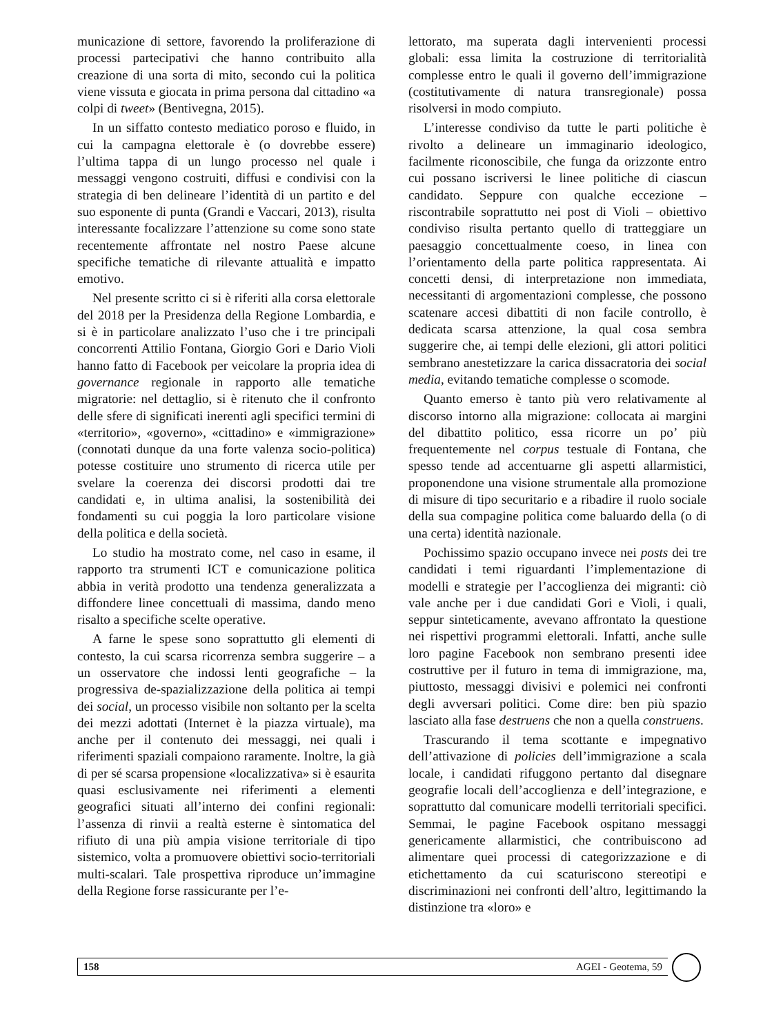municazione di settore, favorendo la proliferazione di processi partecipativi che hanno contribuito alla creazione di una sorta di mito, secondo cui la politica viene vissuta e giocata in prima persona dal cittadino «a colpi di tweet» (Bentivegna, 2015).
In un siffatto contesto mediatico poroso e fluido, in cui la campagna elettorale è (o dovrebbe essere) l’ultima tappa di un lungo processo nel quale i messaggi vengono costruiti, diffusi e condivisi con la strategia di ben delineare l’identità di un partito e del suo esponente di punta (Grandi e Vaccari, 2013), risulta interessante focalizzare l’attenzione su come sono state recentemente affrontate nel nostro Paese alcune specifiche tematiche di rilevante attualità e impatto emotivo.
Nel presente scritto ci si è riferiti alla corsa elettorale del 2018 per la Presidenza della Regione Lombardia, e si è in particolare analizzato l’uso che i tre principali concorrenti Attilio Fontana, Giorgio Gori e Dario Violi hanno fatto di Facebook per veicolare la propria idea di governance regionale in rapporto alle tematiche migratorie: nel dettaglio, si è ritenuto che il confronto delle sfere di significati inerenti agli specifici termini di «territorio», «governo», «cittadino» e «immigrazione» (connotati dunque da una forte valenza socio-politica) potesse costituire uno strumento di ricerca utile per svelare la coerenza dei discorsi prodotti dai tre candidati e, in ultima analisi, la sostenibilità dei fondamenti su cui poggia la loro particolare visione della politica e della società.
Lo studio ha mostrato come, nel caso in esame, il rapporto tra strumenti ICT e comunicazione politica abbia in verità prodotto una tendenza generalizzata a diffondere linee concettuali di massima, dando meno risalto a specifiche scelte operative.
A farne le spese sono soprattutto gli elementi di contesto, la cui scarsa ricorrenza sembra suggerire – a un osservatore che indossi lenti geografiche – la progressiva de-spazializzazione della politica ai tempi dei social, un processo visibile non soltanto per la scelta dei mezzi adottati (Internet è la piazza virtuale), ma anche per il contenuto dei messaggi, nei quali i riferimenti spaziali compaiono raramente. Inoltre, la già di per sé scarsa propensione «localizzativa» si è esaurita quasi esclusivamente nei riferimenti a elementi geografici situati all’interno dei confini regionali: l’assenza di rinvii a realtà esterne è sintomatica del rifiuto di una più ampia visione territoriale di tipo sistemico, volta a promuovere obiettivi socio-territoriali multi-scalari. Tale prospettiva riproduce un’immagine della Regione forse rassicurante per l’e-
lettorato, ma superata dagli intervenienti processi globali: essa limita la costruzione di territorialità complesse entro le quali il governo dell’immigrazione (costitutivamente di natura transregionale) possa risolversi in modo compiuto.
L’interesse condiviso da tutte le parti politiche è rivolto a delineare un immaginario ideologico, facilmente riconoscibile, che funga da orizzonte entro cui possano iscriversi le linee politiche di ciascun candidato. Seppure con qualche eccezione – riscontrabile soprattutto nei post di Violi – obiettivo condiviso risulta pertanto quello di tratteggiare un paesaggio concettualmente coeso, in linea con l’orientamento della parte politica rappresentata. Ai concetti densi, di interpretazione non immediata, necessitanti di argomentazioni complesse, che possono scatenare accesi dibattiti di non facile controllo, è dedicata scarsa attenzione, la qual cosa sembra suggerire che, ai tempi delle elezioni, gli attori politici sembrano anestetizzare la carica dissacratoria dei social media, evitando tematiche complesse o scomode.
Quanto emerso è tanto più vero relativamente al discorso intorno alla migrazione: collocata ai margini del dibattito politico, essa ricorre un po’ più frequentemente nel corpus testuale di Fontana, che spesso tende ad accentuarne gli aspetti allarmistici, proponendone una visione strumentale alla promozione di misure di tipo securitario e a ribadire il ruolo sociale della sua compagine politica come baluardo della (o di una certa) identità nazionale.
Pochissimo spazio occupano invece nei posts dei tre candidati i temi riguardanti l’implementazione di modelli e strategie per l’accoglienza dei migranti: ciò vale anche per i due candidati Gori e Violi, i quali, seppur sinteticamente, avevano affrontato la questione nei rispettivi programmi elettorali. Infatti, anche sulle loro pagine Facebook non sembrano presenti idee costruttive per il futuro in tema di immigrazione, ma, piuttosto, messaggi divisivi e polemici nei confronti degli avversari politici. Come dire: ben più spazio lasciato alla fase destruens che non a quella construens.
Trascurando il tema scottante e impegnativo dell’attivazione di policies dell’immigrazione a scala locale, i candidati rifuggono pertanto dal disegnare geografie locali dell’accoglienza e dell’integrazione, e soprattutto dal comunicare modelli territoriali specifici. Semmai, le pagine Facebook ospitano messaggi genericamente allarmistici, che contribuiscono ad alimentare quei processi di categorizzazione e di etichettamento da cui scaturiscono stereotipi e discriminazioni nei confronti dell’altro, legittimando la distinzione tra «loro» e
158 AGEI - Geotema, 59